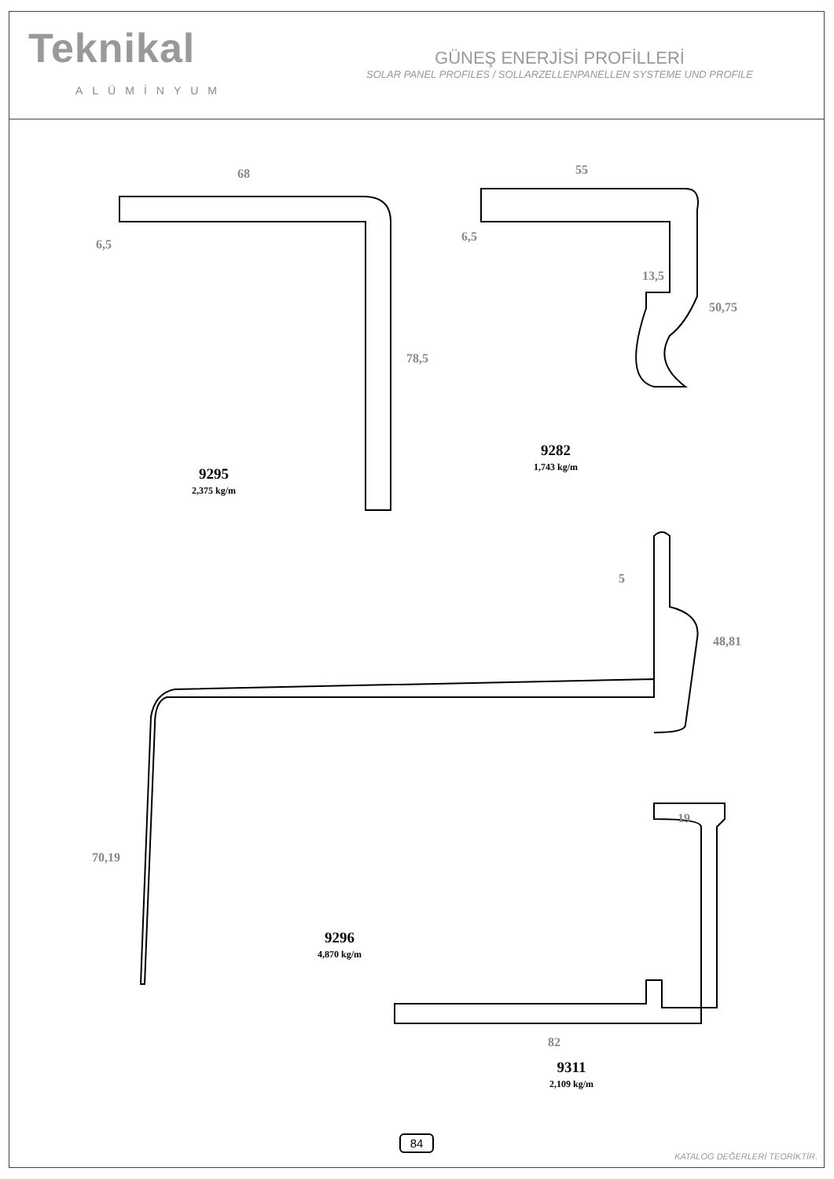Teknikal
ALÜMİNYUM
GÜNEŞ ENERJİSİ PROFİLLERİ
SOLAR PANEL PROFILES / SOLLARZELLENPANELLEN SYSTEME UND PROFILE
9295
2,375 kg/m
9282
1,743 kg/m
9296
4,870 kg/m
9311
2,109 kg/m
68 55
6,5
6,5
78,5
13,5
50,75
5
48,81
70,19
19
82
84
KATALOG DEĞERLERİ TEORİKTİR.